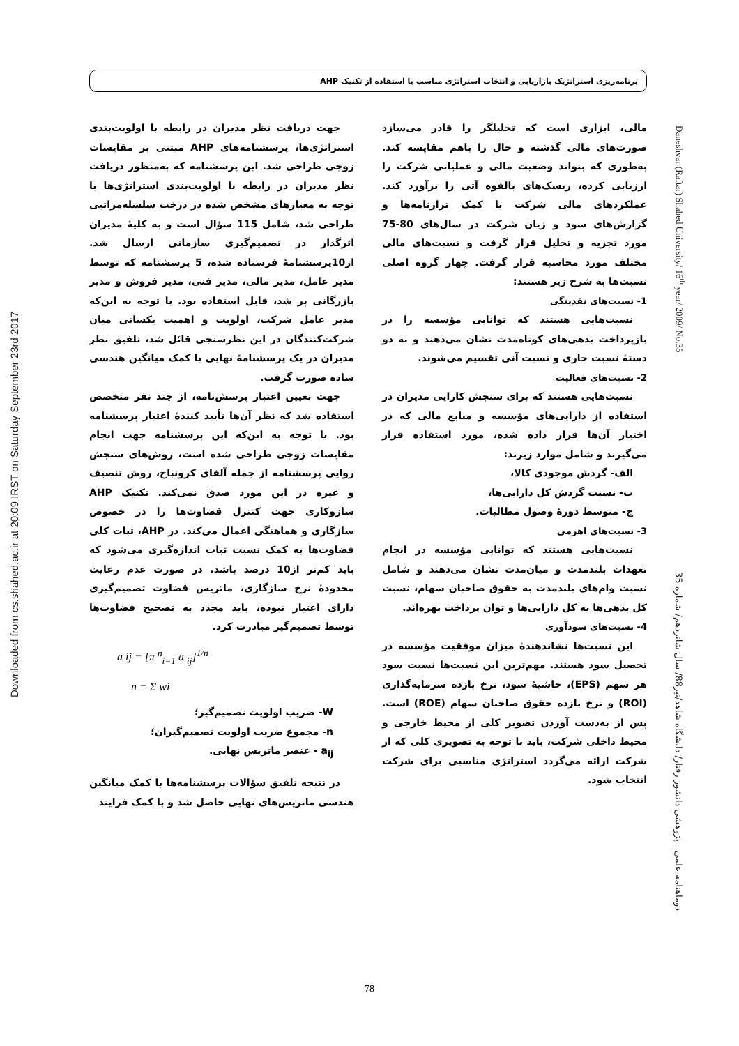برنامه‌ریزی استراتژیک بازاریابی و انتخاب استراتژی مناسب با استفاده از تکنیک AHP
مالی، ابزاری است که تحلیلگر را قادر می‌سازد صورت‌های مالی گذشته و حال را باهم مقایسه کند. به‌طوری که بتواند وضعیت مالی و عملیاتی شرکت را ارزیابی کرده، ریسک‌های بالقوه آتی را برآورد کند. عملکردهای مالی شرکت با کمک ترازنامه‌ها و گزارش‌های سود و زیان شرکت در سال‌های 80-75 مورد تجزیه و تحلیل قرار گرفت و نسبت‌های مالی مختلف مورد محاسبه قرار گرفت. چهار گروه اصلی نسبت‌ها به شرح زیر هستند:
1- نسبت‌های نقدینگی
نسبت‌هایی هستند که توانایی مؤسسه را در بازپرداخت بدهی‌های کوتاه‌مدت نشان می‌دهند و به دو دستهٔ نسبت جاری و نسبت آنی تقسیم می‌شوند.
2- نسبت‌های فعالیت
نسبت‌هایی هستند که برای سنجش کارایی مدیران در استفاده از دارایی‌های مؤسسه و منابع مالی که در اختیار آن‌ها قرار داده شده، مورد استفاده قرار می‌گیرند و شامل موارد زیرند:
الف- گردش موجودی کالا،
ب- نسبت گردش کل دارایی‌ها،
ج- متوسط دورهٔ وصول مطالبات.
3- نسبت‌های اهرمی
نسبت‌هایی هستند که توانایی مؤسسه در انجام تعهدات بلندمدت و میان‌مدت نشان می‌دهند و شامل نسبت وام‌های بلندمدت به حقوق صاحبان سهام، نسبت کل بدهی‌ها به کل دارایی‌ها و توان پرداخت بهره‌اند.
4- نسبت‌های سودآوری
این نسبت‌ها نشاندهندهٔ میزان موفقیت مؤسسه در تحصیل سود هستند. مهم‌ترین این نسبت‌ها نسبت سود هر سهم (EPS)، حاشیهٔ سود، نرخ بازده سرمایه‌گذاری (ROI) و نرخ بازده حقوق صاحبان سهام (ROE) است. پس از به‌دست آوردن تصویر کلی از محیط خارجی و محیط داخلی شرکت، باید با توجه به تصویری کلی که از شرکت ارائه می‌گردد استراتژی مناسبی برای شرکت انتخاب شود.
جهت دریافت نظر مدیران در رابطه با اولویت‌بندی استراتژی‌ها، پرسشنامه‌های AHP مبتنی بر مقایسات زوجی طراحی شد. این پرسشنامه که به‌منظور دریافت نظر مدیران در رابطه با اولویت‌بندی استراتژی‌ها با توجه به معیارهای مشخص شده در درخت سلسله‌مراتبی طراحی شد، شامل 115 سؤال است و به کلیهٔ مدیران اثرگذار در تصمیم‌گیری سازمانی ارسال شد. از10پرسشنامهٔ فرستاده شده، 5 پرسشنامه که توسط مدیر عامل، مدیر مالی، مدیر فنی، مدیر فروش و مدیر بازرگانی پر شد، قابل استفاده بود. با توجه به این‌که مدیر عامل شرکت، اولویت و اهمیت یکسانی میان شرکت‌کنندگان در این نظرسنجی قائل شد، تلفیق نظر مدیران در یک پرسشنامهٔ نهایی با کمک میانگین هندسی ساده صورت گرفت.
جهت تعیین اعتبار پرسش‌نامه، از چند نفر متخصص استفاده شد که نظر آن‌ها تأیید کنندهٔ اعتبار پرسشنامه بود. با توجه به این‌که این پرسشنامه جهت انجام مقایسات زوجی طراحی شده است، روش‌های سنجش روایی پرسشنامه از جمله آلفای کرونباخ، روش تنصیف و غیره در این مورد صدق نمی‌کند. تکنیک AHP سازوکاری جهت کنترل قضاوت‌ها را در خصوص سازگاری و هماهنگی اعمال می‌کند. در AHP، ثبات کلی قضاوت‌ها به کمک نسبت ثبات اندازه‌گیری می‌شود که باید کم‌تر از10 درصد باشد. در صورت عدم رعایت محدودهٔ نرخ سازگاری، ماتریس قضاوت تصمیم‌گیری دارای اعتبار نبوده، باید مجدد به تصحیح قضاوت‌ها توسط تصمیم‌گیر مبادرت کرد.
a ij = [π <sup>n</sup><sub>i=1</sub> a <sub>ij</sub>]<sup>1/n</sup>
n = Σ wi
W- ضریب اولویت تصمیم‌گیر؛
n- مجموع ضریب اولویت تصمیم‌گیران؛
a<sub>ij</sub> - عنصر ماتریس نهایی.
در نتیجه تلفیق سؤالات پرسشنامه‌ها با کمک میانگین هندسی ماتریس‌های نهایی حاصل شد و با کمک فرایند
Downloaded from cs.shahed.ac.ir at 20:09 IRST on Saturday September 23rd 2017
Daneshvar (Raftar) Shahed University/ 16<sup>th</sup> year/ 2009/ No.35
دوماهنامه علمی - پژوهشی دانشور رفتار/ دانشگاه شاهد/تیر88/ سال شانزدهم/ شماره 35
78